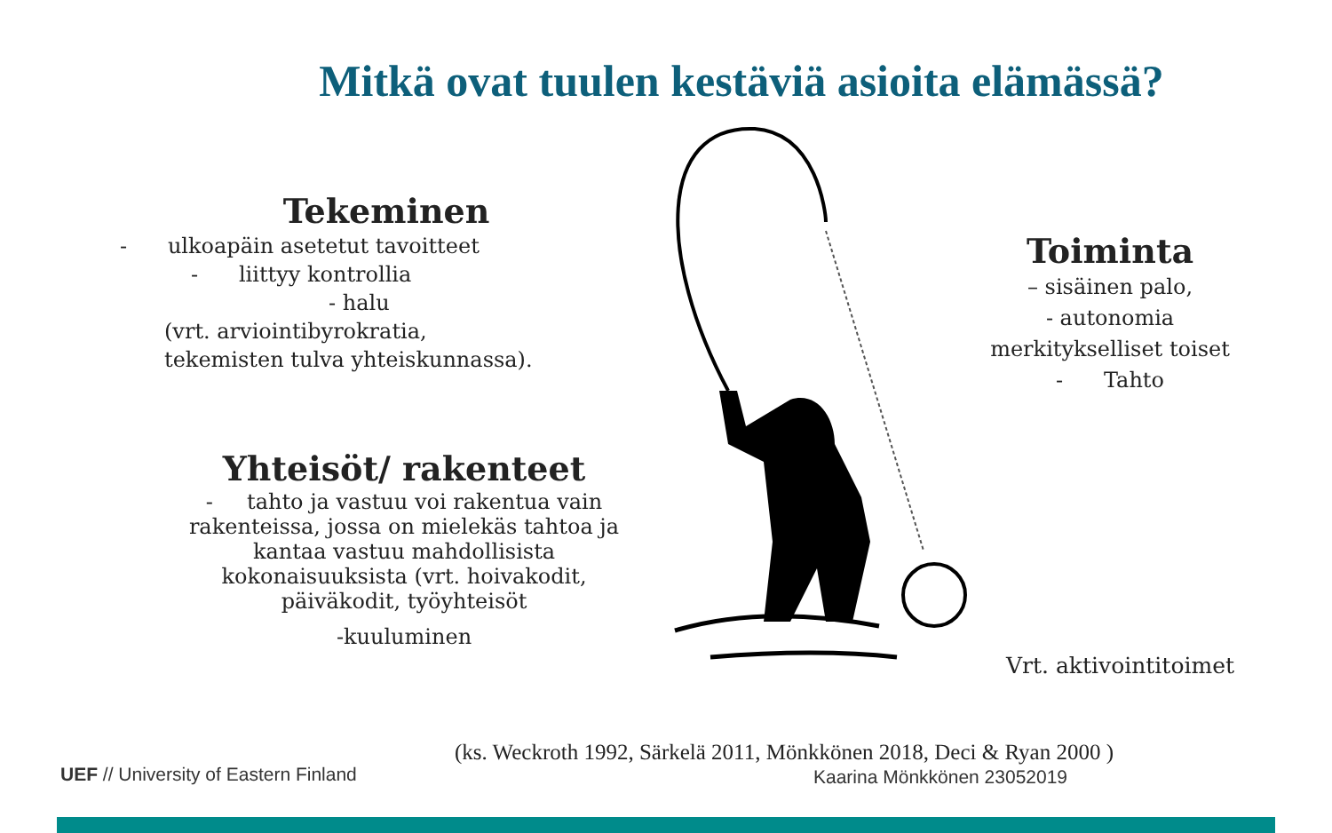Mitkä ovat tuulen kestäviä asioita elämässä?
Tekeminen
- ulkoapäin asetetut tavoitteet
- liittyy kontrollia
- halu
(vrt. arviointibyrokratia,
tekemisten tulva yhteiskunnassa).
Yhteisöt/ rakenteet
- tahto ja vastuu voi rakentua vain rakenteissa, jossa on mielekäs tahtoa ja kantaa vastuu mahdollisista kokonaisuuksista (vrt. hoivakodit, päiväkodit, työyhteisöt
-kuuluminen
Toiminta
– sisäinen palo,
- autonomia
merkitykselliset toiset
- Tahto
Vrt. aktivointitoimet
(ks. Weckroth 1992, Särkelä 2011, Mönkkönen 2018, Deci & Ryan 2000 )
UEF // University of Eastern Finland
Kaarina Mönkkönen 23052019